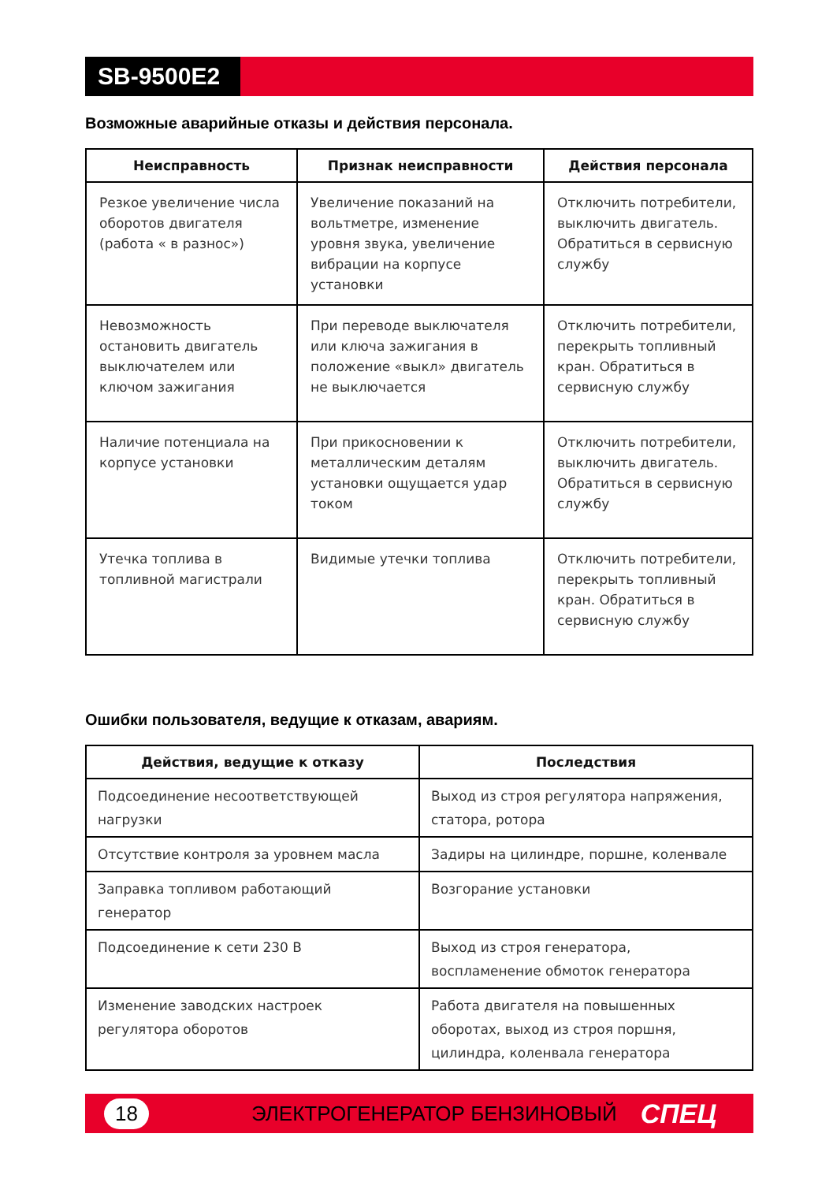SB-9500E2
Возможные аварийные отказы и действия персонала.
| Неисправность | Признак неисправности | Действия персонала |
| --- | --- | --- |
| Резкое увеличение числа оборотов двигателя (работа « в разнос») | Увеличение показаний на вольтметре, изменение уровня звука, увеличение вибрации на корпусе установки | Отключить потребители, выключить двигатель. Обратиться в сервисную службу |
| Невозможность остановить двигатель выключателем или ключом зажигания | При переводе выключателя или ключа зажигания в положение «выкл» двигатель не выключается | Отключить потребители, перекрыть топливный кран. Обратиться в сервисную службу |
| Наличие потенциала на корпусе установки | При прикосновении к металлическим деталям установки ощущается удар током | Отключить потребители, выключить двигатель. Обратиться в сервисную службу |
| Утечка топлива в топливной магистрали | Видимые утечки топлива | Отключить потребители, перекрыть топливный кран. Обратиться в сервисную службу |
Ошибки пользователя, ведущие к отказам, авариям.
| Действия, ведущие к отказу | Последствия |
| --- | --- |
| Подсоединение несоответствующей нагрузки | Выход из строя регулятора напряжения, статора, ротора |
| Отсутствие контроля за уровнем масла | Задиры на цилиндре, поршне, коленвале |
| Заправка топливом работающий генератор | Возгорание установки |
| Подсоединение к сети 230 В | Выход из строя генератора, воспламенение обмоток генератора |
| Изменение заводских настроек регулятора оборотов | Работа двигателя на повышенных оборотах, выход из строя поршня, цилиндра, коленвала генератора |
18 ЭЛЕКТРОГЕНЕРАТОР БЕНЗИНОВЫЙ СПЕЦ